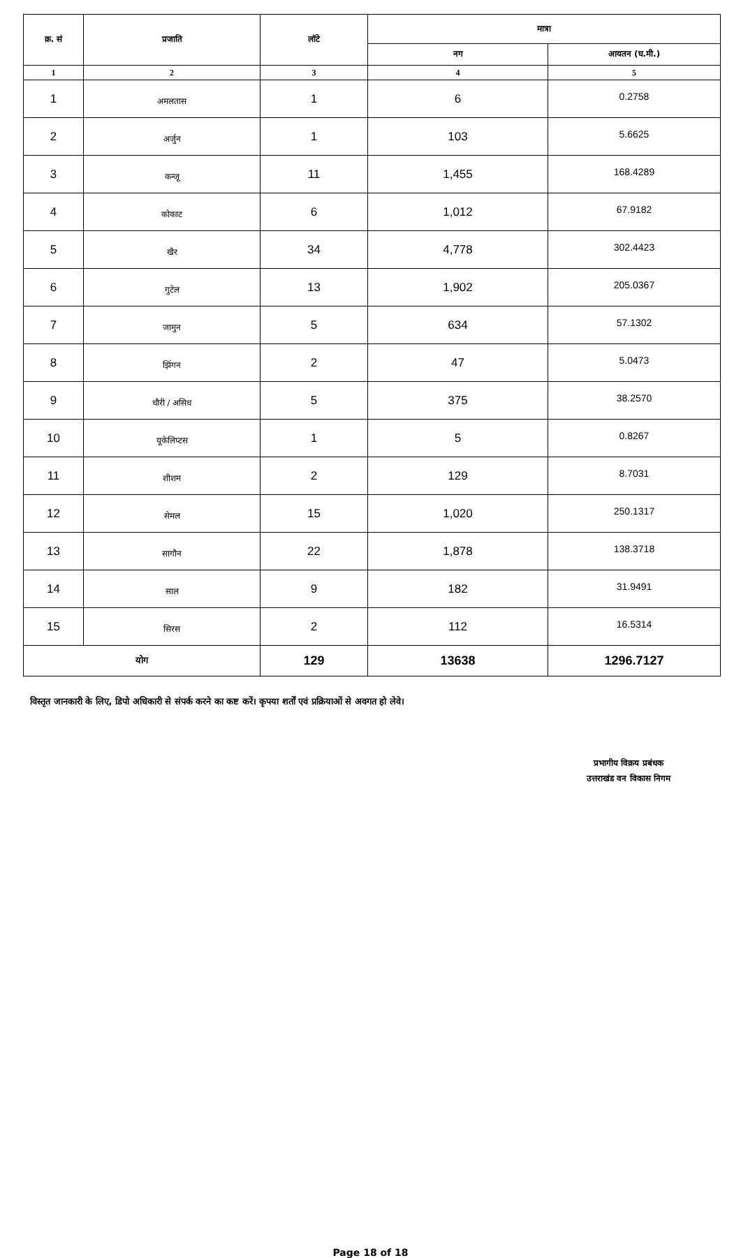| क्र. सं | प्रजाति | लॉटे | मात्रा | |
| --- | --- | --- | --- | --- |
| | | | नग | आयतन (घ.मी.) |
| 1 | 2 | 3 | 4 | 5 |
| 1 | अमलतास | 1 | 6 | 0.2758 |
| 2 | अर्जुन | 1 | 103 | 5.6625 |
| 3 | कन्जू | 11 | 1,455 | 168.4289 |
| 4 | कोकाट | 6 | 1,012 | 67.9182 |
| 5 | खैर | 34 | 4,778 | 302.4423 |
| 6 | गुटेल | 13 | 1,902 | 205.0367 |
| 7 | जामुन | 5 | 634 | 57.1302 |
| 8 | झिंगन | 2 | 47 | 5.0473 |
| 9 | धौरी / असिध | 5 | 375 | 38.2570 |
| 10 | यूकेलिप्टस | 1 | 5 | 0.8267 |
| 11 | शीशम | 2 | 129 | 8.7031 |
| 12 | सेमल | 15 | 1,020 | 250.1317 |
| 13 | सागौन | 22 | 1,878 | 138.3718 |
| 14 | साल | 9 | 182 | 31.9491 |
| 15 | सिरस | 2 | 112 | 16.5314 |
| योग | | 129 | 13638 | 1296.7127 |
विस्तृत जानकारी के लिए, डिपो अधिकारी से संपर्क करने का कष्ट करें। कृपया शर्तों एवं प्रक्रियाओं से अवगत हो लेवे।
प्रभागीय विक्रय प्रबंधक
उत्तराखंड वन विकास निगम
Page 18 of 18